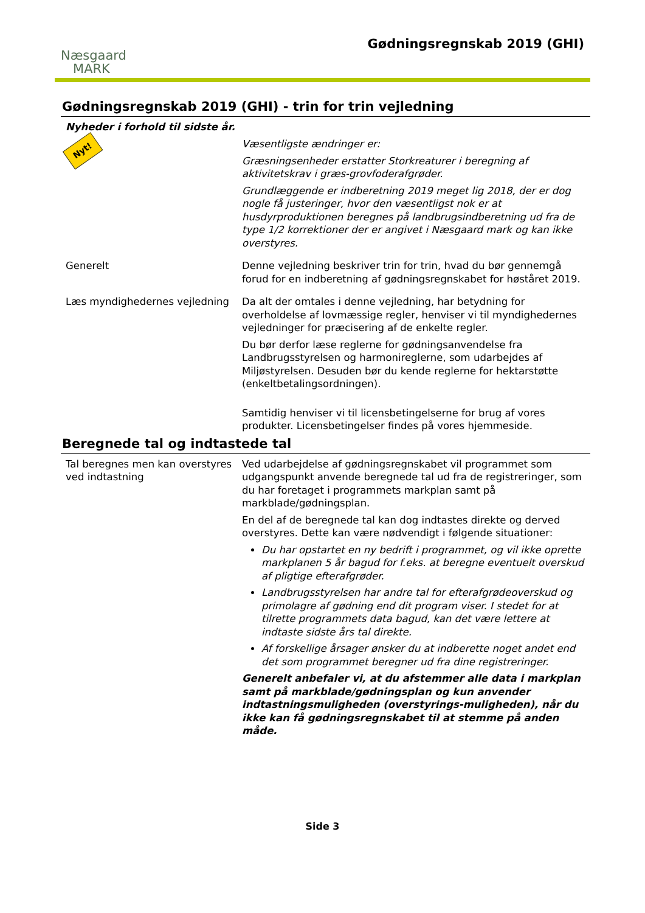Næsgaard
MARK
Gødningsregnskab 2019 (GHI)
Gødningsregnskab 2019 (GHI) - trin for trin vejledning
Nyheder i forhold til sidste år.
Nyt!
Væsentligste ændringer er:
Græsningsenheder erstatter Storkreaturer i beregning af aktivitetskrav i græs-grovfoderafgrøder.
Grundlæggende er indberetning 2019 meget lig 2018, der er dog nogle få justeringer, hvor den væsentligst nok er at husdyrproduktionen beregnes på landbrugsindberetning ud fra de type 1/2 korrektioner der er angivet i Næsgaard mark og kan ikke overstyres.
Generelt Denne vejledning beskriver trin for trin, hvad du bør gennemgå forud for en indberetning af gødningsregnskabet for høståret 2019.
Læs myndighedernes vejledning Da alt der omtales i denne vejledning, har betydning for overholdelse af lovmæssige regler, henviser vi til myndighedernes vejledninger for præcisering af de enkelte regler.
Du bør derfor læse reglerne for gødningsanvendelse fra Landbrugsstyrelsen og harmonireglerne, som udarbejdes af Miljøstyrelsen. Desuden bør du kende reglerne for hektarstøtte (enkeltbetalingsordningen).
Samtidig henviser vi til licensbetingelserne for brug af vores produkter. Licensbetingelser findes på vores hjemmeside.
Beregnede tal og indtastede tal
Tal beregnes men kan overstyres ved indtastning
Ved udarbejdelse af gødningsregnskabet vil programmet som udgangspunkt anvende beregnede tal ud fra de registreringer, som du har foretaget i programmets markplan samt på markblade/gødningsplan.
En del af de beregnede tal kan dog indtastes direkte og derved overstyres. Dette kan være nødvendigt i følgende situationer:
Du har opstartet en ny bedrift i programmet, og vil ikke oprette markplanen 5 år bagud for f.eks. at beregne eventuelt overskud af pligtige efterafgrøder.
Landbrugsstyrelsen har andre tal for efterafgrødeoverskud og primolagre af gødning end dit program viser. I stedet for at tilrette programmets data bagud, kan det være lettere at indtaste sidste års tal direkte.
Af forskellige årsager ønsker du at indberette noget andet end det som programmet beregner ud fra dine registreringer.
Generelt anbefaler vi, at du afstemmer alle data i markplan samt på markblade/gødningsplan og kun anvender indtastningsmuligheden (overstyrings-muligheden), når du ikke kan få gødningsregnskabet til at stemme på anden måde.
Side 3